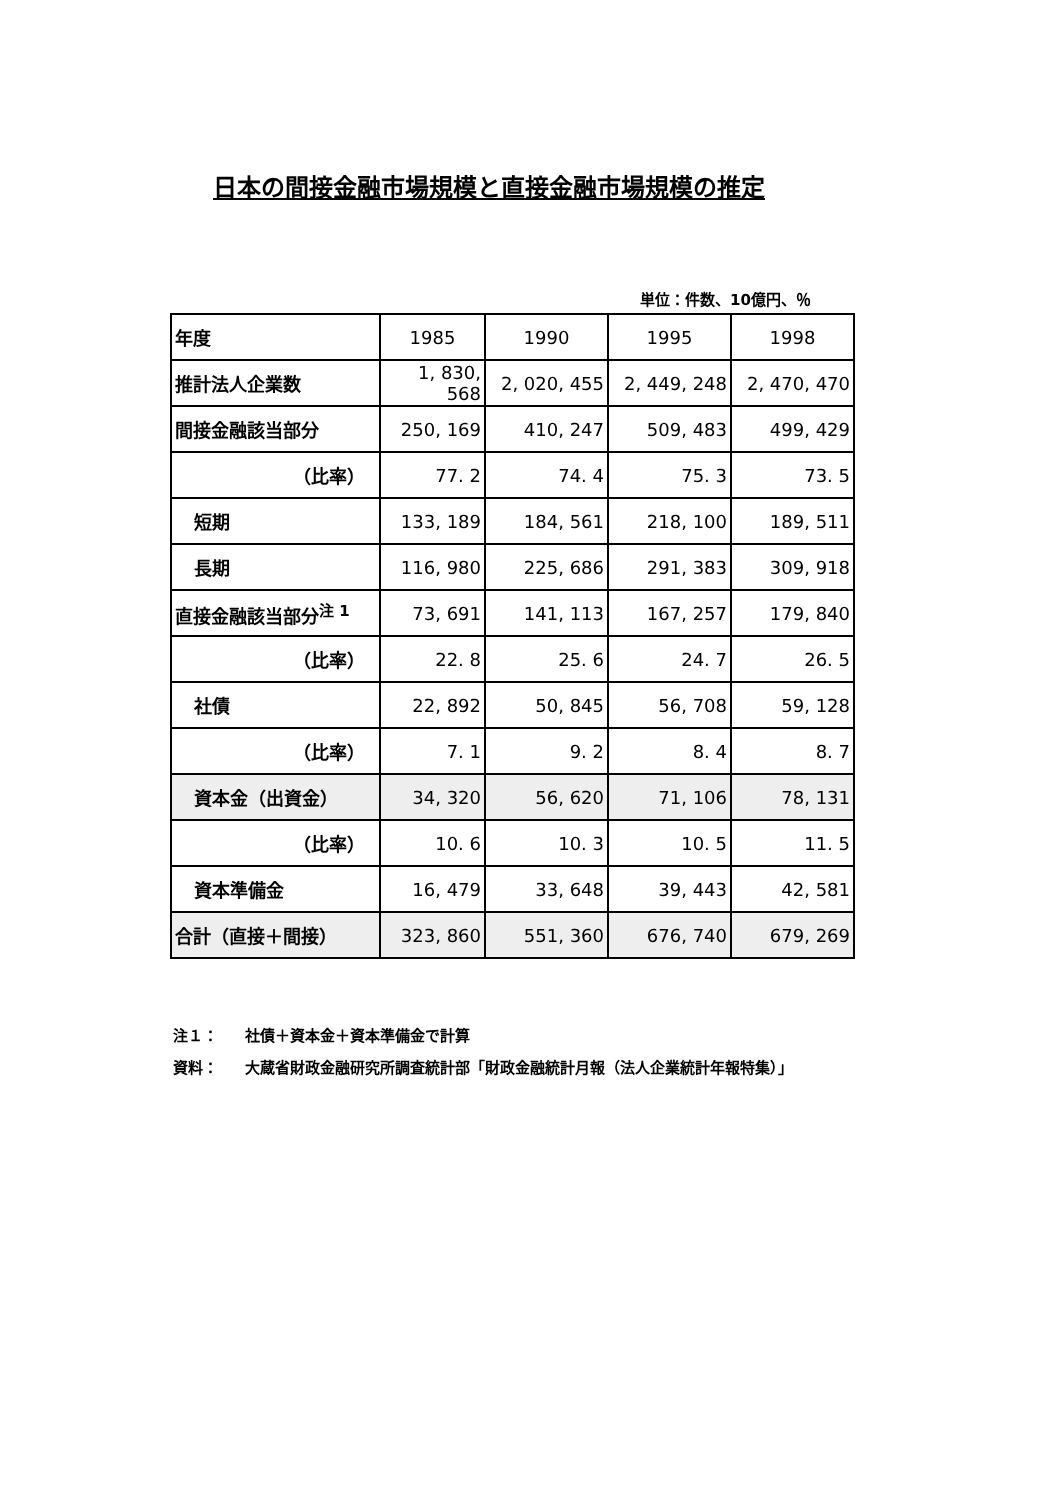日本の間接金融市場規模と直接金融市場規模の推定
単位：件数、10億円、％
| 年度 | 1985 | 1990 | 1995 | 1998 |
| 推計法人企業数 | 1, 830, 568 | 2, 020, 455 | 2, 449, 248 | 2, 470, 470 |
| 間接金融該当部分 | 250, 169 | 410, 247 | 509, 483 | 499, 429 |
| （比率） | 77. 2 | 74. 4 | 75. 3 | 73. 5 |
| 短期 | 133, 189 | 184, 561 | 218, 100 | 189, 511 |
| 長期 | 116, 980 | 225, 686 | 291, 383 | 309, 918 |
| 直接金融該当部分<sup>注 1</sup> | 73, 691 | 141, 113 | 167, 257 | 179, 840 |
| （比率） | 22. 8 | 25. 6 | 24. 7 | 26. 5 |
| 社債 | 22, 892 | 50, 845 | 56, 708 | 59, 128 |
| （比率） | 7. 1 | 9. 2 | 8. 4 | 8. 7 |
| 資本金（出資金） | 34, 320 | 56, 620 | 71, 106 | 78, 131 |
| （比率） | 10. 6 | 10. 3 | 10. 5 | 11. 5 |
| 資本準備金 | 16, 479 | 33, 648 | 39, 443 | 42, 581 |
| 合計（直接＋間接） | 323, 860 | 551, 360 | 676, 740 | 679, 269 |
注１： 社債＋資本金＋資本準備金で計算
資料： 大蔵省財政金融研究所調査統計部「財政金融統計月報（法人企業統計年報特集）」